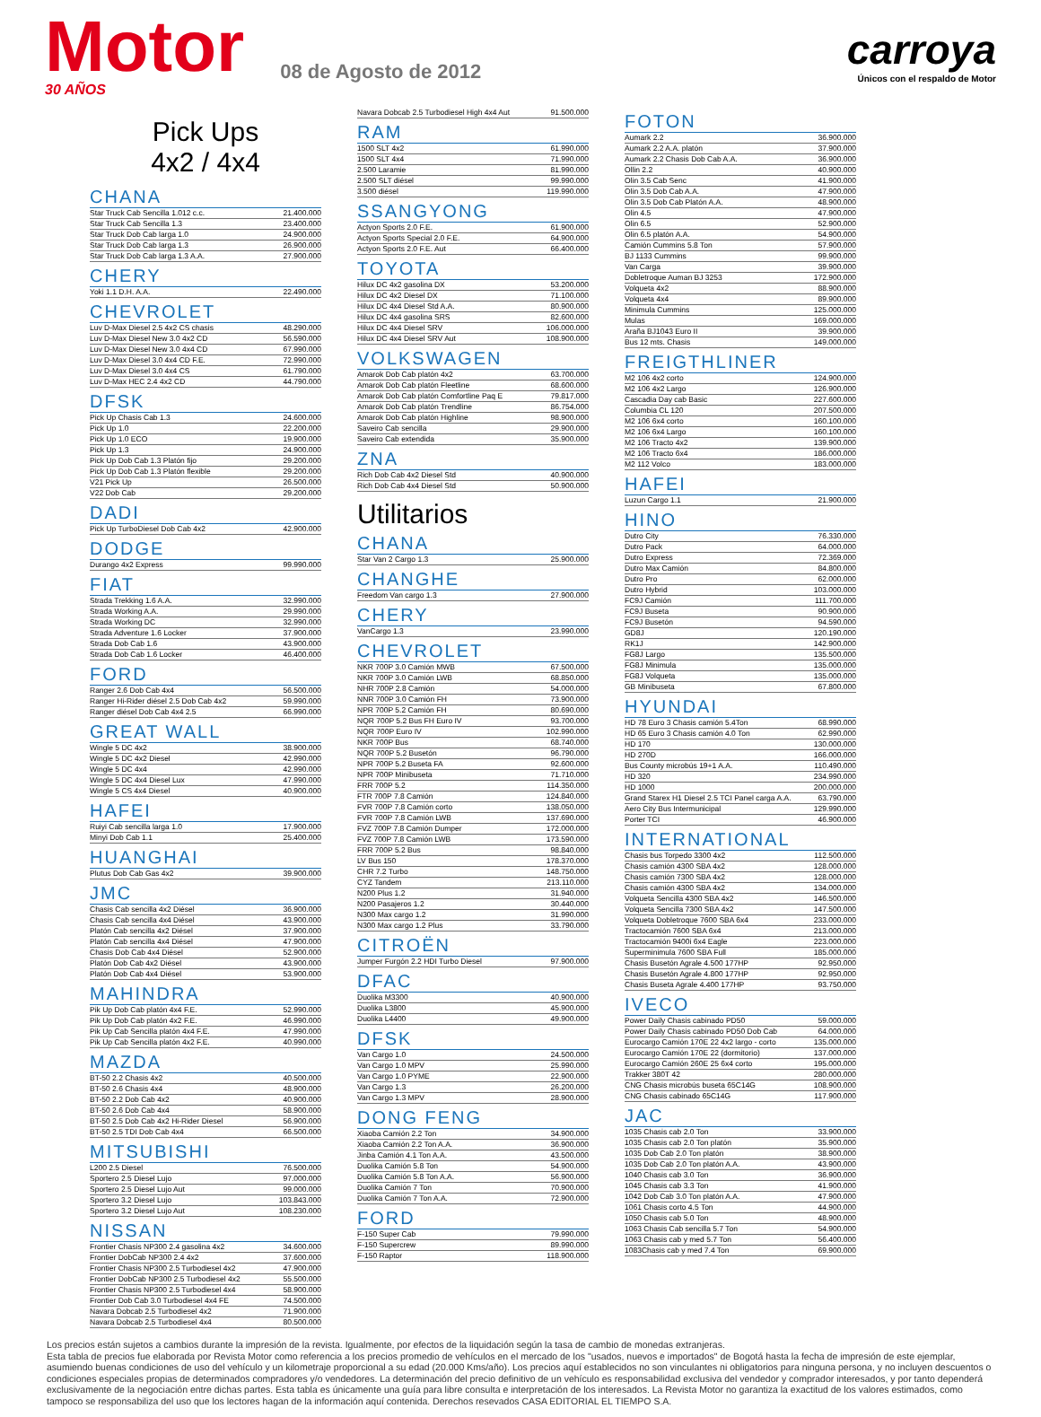Motor
30 AÑOS
08 de Agosto de 2012
carroya
Únicos con el respaldo de Motor
Pick Ups
4x2 / 4x4
CHANA
| Star Truck Cab Sencilla 1.012 c.c. | 21.400.000 |
| Star Truck Cab Sencilla 1.3 | 23.400.000 |
| Star Truck Dob Cab larga 1.0 | 24.900.000 |
| Star Truck Dob Cab larga 1.3 | 26.900.000 |
| Star Truck Dob Cab larga 1.3 A.A. | 27.900.000 |
CHERY
| Yoki 1.1 D.H. A.A. | 22.490.000 |
CHEVROLET
| Luv D-Max Diesel 2.5 4x2 CS chasis | 48.290.000 |
| Luv D-Max Diesel New 3.0 4x2 CD | 56.590.000 |
| Luv D-Max Diesel New 3.0 4x4 CD | 67.990.000 |
| Luv D-Max Diesel 3.0 4x4 CD F.E. | 72.990.000 |
| Luv D-Max Diesel 3.0 4x4 CS | 61.790.000 |
| Luv D-Max HEC 2.4 4x2 CD | 44.790.000 |
DFSK
| Pick Up Chasis Cab 1.3 | 24.600.000 |
| Pick Up 1.0 | 22.200.000 |
| Pick Up 1.0 ECO | 19.900.000 |
| Pick Up 1.3 | 24.900.000 |
| Pick Up Dob Cab 1.3 Platón fijo | 29.200.000 |
| Pick Up Dob Cab 1.3 Platón flexible | 29.200.000 |
| V21 Pick Up | 26.500.000 |
| V22 Dob Cab | 29.200.000 |
DADI
| Pick Up TurboDiesel Dob Cab 4x2 | 42.900.000 |
DODGE
| Durango 4x2 Express | 99.990.000 |
FIAT
| Strada Trekking 1.6 A.A. | 32.990.000 |
| Strada Working A.A. | 29.990.000 |
| Strada Working DC | 32.990.000 |
| Strada Adventure 1.6 Locker | 37.900.000 |
| Strada Dob Cab 1.6 | 43.900.000 |
| Strada Dob Cab 1.6 Locker | 46.400.000 |
FORD
| Ranger 2.6 Dob Cab 4x4 | 56.500.000 |
| Ranger Hi-Rider diésel 2.5 Dob Cab 4x2 | 59.990.000 |
| Ranger diésel Dob Cab 4x4 2.5 | 66.990.000 |
GREAT WALL
| Wingle 5 DC 4x2 | 38.900.000 |
| Wingle 5 DC 4x2 Diesel | 42.990.000 |
| Wingle 5 DC 4x4 | 42.990.000 |
| Wingle 5 DC 4x4 Diesel Lux | 47.990.000 |
| Wingle 5 CS 4x4 Diesel | 40.900.000 |
HAFEI
| Ruiyi Cab sencilla larga 1.0 | 17.900.000 |
| Minyi Dob Cab 1.1 | 25.400.000 |
HUANGHAI
| Plutus Dob Cab Gas 4x2 | 39.900.000 |
JMC
| Chasis Cab sencilla 4x2 Diésel | 36.900.000 |
| Chasis Cab sencilla 4x4 Diésel | 43.900.000 |
| Platón Cab sencilla 4x2 Diésel | 37.900.000 |
| Platón Cab sencilla 4x4 Diésel | 47.900.000 |
| Chasis Dob Cab 4x4 Diésel | 52.900.000 |
| Platón Dob Cab 4x2 Diésel | 43.900.000 |
| Platón Dob Cab 4x4 Diésel | 53.900.000 |
MAHINDRA
| Pik Up Dob Cab platón 4x4 F.E. | 52.990.000 |
| Pik Up Dob Cab platón 4x2 F.E. | 46.990.000 |
| Pik Up Cab Sencilla platón 4x4 F.E. | 47.990.000 |
| Pik Up Cab Sencilla platón 4x2 F.E. | 40.990.000 |
MAZDA
| BT-50 2.2 Chasis 4x2 | 40.500.000 |
| BT-50 2.6 Chasis 4x4 | 48.900.000 |
| BT-50 2.2 Dob Cab 4x2 | 40.900.000 |
| BT-50 2.6 Dob Cab 4x4 | 58.900.000 |
| BT-50 2.5 Dob Cab 4x2 Hi-Rider Diesel | 56.900.000 |
| BT-50 2.5 TDI Dob Cab 4x4 | 66.500.000 |
MITSUBISHI
| L200 2.5 Diesel | 76.500.000 |
| Sportero 2.5 Diesel Lujo | 97.000.000 |
| Sportero 2.5 Diesel Lujo Aut | 99.000.000 |
| Sportero 3.2 Diesel Lujo | 103.843.000 |
| Sportero 3.2 Diesel Lujo Aut | 108.230.000 |
NISSAN
| Frontier Chasis NP300 2.4 gasolina 4x2 | 34.600.000 |
| Frontier DobCab NP300 2.4 4x2 | 37.600.000 |
| Frontier Chasis NP300 2.5 Turbodiesel 4x2 | 47.900.000 |
| Frontier DobCab NP300 2.5 Turbodiesel 4x2 | 55.500.000 |
| Frontier Chasis NP300 2.5 Turbodiesel 4x4 | 58.900.000 |
| Frontier Dob Cab 3.0 Turbodiesel 4x4 FE | 74.500.000 |
| Navara Dobcab 2.5 Turbodiesel 4x2 | 71.900.000 |
| Navara Dobcab 2.5 Turbodiesel 4x4 | 80.500.000 |
| Navara Dobcab 2.5 Turbodiesel High 4x4 Aut | 91.500.000 |
RAM
| 1500 SLT 4x2 | 61.990.000 |
| 1500 SLT 4x4 | 71.990.000 |
| 2.500 Laramie | 81.990.000 |
| 2.500 SLT diésel | 99.990.000 |
| 3.500 diésel | 119.990.000 |
SSANGYONG
| Actyon Sports 2.0 F.E. | 61.900.000 |
| Actyon Sports Special 2.0 F.E. | 64.900.000 |
| Actyon Sports 2.0 F.E. Aut | 66.400.000 |
TOYOTA
| Hilux DC 4x2 gasolina DX | 53.200.000 |
| Hilux DC 4x2 Diesel DX | 71.100.000 |
| Hilux DC 4x4 Diesel Std A.A. | 80.900.000 |
| Hilux DC 4x4 gasolina SRS | 82.600.000 |
| Hilux DC 4x4 Diesel SRV | 106.000.000 |
| Hilux DC 4x4 Diesel SRV Aut | 108.900.000 |
VOLKSWAGEN
| Amarok Dob Cab platón 4x2 | 63.700.000 |
| Amarok Dob Cab platón Fleetline | 68.600.000 |
| Amarok Dob Cab platón Comfortline Paq E | 79.817.000 |
| Amarok Dob Cab platón Trendline | 86.754.000 |
| Amarok Dob Cab platón Highline | 98.900.000 |
| Saveiro Cab sencilla | 29.900.000 |
| Saveiro Cab extendida | 35.900.000 |
ZNA
| Rich Dob Cab 4x2 Diesel Std | 40.900.000 |
| Rich Dob Cab 4x4 Diesel Std | 50.900.000 |
Utilitarios
CHANA
| Star Van 2 Cargo 1.3 | 25.900.000 |
CHANGHE
| Freedom Van cargo 1.3 | 27.900.000 |
CHERY
| VanCargo 1.3 | 23.990.000 |
CHEVROLET
| NKR 700P 3.0 Camión MWB | 67.500.000 |
| NKR 700P 3.0 Camión LWB | 68.850.000 |
| NHR 700P 2.8 Camión | 54.000.000 |
| NNR 700P 3.0 Camión FH | 73.900.000 |
| NPR 700P 5.2 Camión FH | 80.690.000 |
| NQR 700P 5.2 Bus FH Euro IV | 93.700.000 |
| NQR 700P Euro IV | 102.990.000 |
| NKR 700P Bus | 68.740.000 |
| NQR 700P 5.2 Busetón | 96.790.000 |
| NPR 700P 5.2 Buseta FA | 92.600.000 |
| NPR 700P Minibuseta | 71.710.000 |
| FRR 700P 5.2 | 114.350.000 |
| FTR 700P 7.8 Camión | 124.840.000 |
| FVR 700P 7.8 Camión corto | 138.050.000 |
| FVR 700P 7.8 Camión LWB | 137.690.000 |
| FVZ 700P 7.8 Camión Dumper | 172.000.000 |
| FVZ 700P 7.8 Camión LWB | 173.590.000 |
| FRR 700P 5.2 Bus | 98.840.000 |
| LV Bus 150 | 178.370.000 |
| CHR 7.2 Turbo | 148.750.000 |
| CYZ Tandem | 213.110.000 |
| N200 Plus 1.2 | 31.940.000 |
| N200 Pasajeros 1.2 | 30.440.000 |
| N300 Max cargo 1.2 | 31.990.000 |
| N300 Max cargo 1.2 Plus | 33.790.000 |
CITROËN
| Jumper Furgón 2.2 HDI Turbo Diesel | 97.900.000 |
DFAC
| Duolika M3300 | 40.900.000 |
| Duolika L3800 | 45.900.000 |
| Duolika L4400 | 49.900.000 |
DFSK
| Van Cargo 1.0 | 24.500.000 |
| Van Cargo 1.0 MPV | 25.990.000 |
| Van Cargo 1.0 PYME | 22.900.000 |
| Van Cargo 1.3 | 26.200.000 |
| Van Cargo 1.3 MPV | 28.900.000 |
DONG FENG
| Xiaoba Camión 2.2 Ton | 34.900.000 |
| Xiaoba Camión 2.2 Ton A.A. | 36.900.000 |
| Jinba Camión 4.1 Ton A.A. | 43.500.000 |
| Duolika Camión 5.8 Ton | 54.900.000 |
| Duolika Camión 5.8 Ton A.A. | 56.900.000 |
| Duolika Camión 7 Ton | 70.900.000 |
| Duolika Camión 7 Ton A.A. | 72.900.000 |
FORD
| F-150 Super Cab | 79.990.000 |
| F-150 Supercrew | 89.990.000 |
| F-150 Raptor | 118.900.000 |
FOTON
| Aumark 2.2 | 36.900.000 |
| Aumark 2.2 A.A. platón | 37.900.000 |
| Aumark 2.2 Chasis Dob Cab A.A. | 36.900.000 |
| Ollin 2.2 | 40.900.000 |
| Olin 3.5 Cab Senc | 41.900.000 |
| Olin 3.5 Dob Cab A.A. | 47.900.000 |
| Olin 3.5 Dob Cab Platón A.A. | 48.900.000 |
| Olin 4.5 | 47.900.000 |
| Olin 6.5 | 52.900.000 |
| Olin 6.5 platón A.A. | 54.900.000 |
| Camión Cummins 5.8 Ton | 57.900.000 |
| BJ 1133 Cummins | 99.900.000 |
| Van Carga | 39.900.000 |
| Dobletroque Auman BJ 3253 | 172.900.000 |
| Volqueta 4x2 | 88.900.000 |
| Volqueta 4x4 | 89.900.000 |
| Minimula Cummins | 125.000.000 |
| Mulas | 169.000.000 |
| Araña BJ1043 Euro II | 39.900.000 |
| Bus 12 mts. Chasis | 149.000.000 |
FREIGTHLINER
| M2 106 4x2 corto | 124.900.000 |
| M2 106 4x2 Largo | 126.900.000 |
| Cascadia Day cab Basic | 227.600.000 |
| Columbia CL 120 | 207.500.000 |
| M2 106 6x4 corto | 160.100.000 |
| M2 106 6x4 Largo | 160.100.000 |
| M2 106 Tracto 4x2 | 139.900.000 |
| M2 106 Tracto 6x4 | 186.000.000 |
| M2 112 Volco | 183.000.000 |
HAFEI
| Luzun Cargo 1.1 | 21.900.000 |
HINO
| Dutro City | 76.330.000 |
| Dutro Pack | 64.000.000 |
| Dutro Express | 72.369.000 |
| Dutro Max Camión | 84.800.000 |
| Dutro Pro | 62.000.000 |
| Dutro Hybrid | 103.000.000 |
| FC9J Camión | 111.700.000 |
| FC9J Buseta | 90.900.000 |
| FC9J Busetón | 94.590.000 |
| GD8J | 120.190.000 |
| RK1J | 142.900.000 |
| FG8J Largo | 135.500.000 |
| FG8J Minimula | 135.000.000 |
| FG8J Volqueta | 135.000.000 |
| GB Minibuseta | 67.800.000 |
HYUNDAI
| HD 78 Euro 3 Chasis camión 5.4Ton | 68.990.000 |
| HD 65 Euro 3 Chasis camión 4.0 Ton | 62.990.000 |
| HD 170 | 130.000.000 |
| HD 270D | 166.000.000 |
| Bus County microbús 19+1 A.A. | 110.490.000 |
| HD 320 | 234.990.000 |
| HD 1000 | 200.000.000 |
| Grand Starex H1 Diesel 2.5 TCI Panel carga A.A. | 63.790.000 |
| Aero City Bus Intermunicipal | 129.990.000 |
| Porter TCI | 46.900.000 |
INTERNATIONAL
| Chasis bus Torpedo 3300 4x2 | 112.500.000 |
| Chasis camión 4300 SBA 4x2 | 128.000.000 |
| Chasis camión 7300 SBA 4x2 | 128.000.000 |
| Chasis camión 4300 SBA 4x2 | 134.000.000 |
| Volqueta Sencilla 4300 SBA 4x2 | 146.500.000 |
| Volqueta Sencilla 7300 SBA 4x2 | 147.500.000 |
| Volqueta Dobletroque 7600 SBA 6x4 | 233.000.000 |
| Tractocamión 7600 SBA 6x4 | 213.000.000 |
| Tractocamión 9400i 6x4 Eagle | 223.000.000 |
| Superminimula 7600 SBA Full | 185.000.000 |
| Chasis Busetón Agrale 4.500 177HP | 92.950.000 |
| Chasis Busetón Agrale 4.800 177HP | 92.950.000 |
| Chasis Buseta Agrale 4.400 177HP | 93.750.000 |
IVECO
| Power Daily Chasis cabinado PD50 | 59.000.000 |
| Power Daily Chasis cabinado PD50 Dob Cab | 64.000.000 |
| Eurocargo Camión 170E 22 4x2 largo - corto | 135.000.000 |
| Eurocargo Camión 170E 22 (dormitorio) | 137.000.000 |
| Eurocargo Camión 260E 25 6x4 corto | 195.000.000 |
| Trakker 380T 42 | 280.000.000 |
| CNG Chasis microbús buseta 65C14G | 108.900.000 |
| CNG Chasis cabinado 65C14G | 117.900.000 |
JAC
| 1035 Chasis cab 2.0 Ton | 33.900.000 |
| 1035 Chasis cab 2.0 Ton platón | 35.900.000 |
| 1035 Dob Cab 2.0 Ton platón | 38.900.000 |
| 1035 Dob Cab 2.0 Ton platón A.A. | 43.900.000 |
| 1040 Chasis cab 3.0 Ton | 36.900.000 |
| 1045 Chasis cab 3.3 Ton | 41.900.000 |
| 1042 Dob Cab 3.0 Ton platón A.A. | 47.900.000 |
| 1061 Chasis corto 4.5 Ton | 44.900.000 |
| 1050 Chasis cab 5.0 Ton | 48.900.000 |
| 1063 Chasis Cab sencilla 5.7 Ton | 54.900.000 |
| 1063 Chasis cab y med 5.7 Ton | 56.400.000 |
| 1083Chasis cab y med 7.4 Ton | 69.900.000 |
Los precios están sujetos a cambios durante la impresión de la revista. Igualmente, por efectos de la liquidación según la tasa de cambio de monedas extranjeras.
Esta tabla de precios fue elaborada por Revista Motor como referencia a los precios promedio de vehículos en el mercado de los "usados, nuevos e importados" de Bogotá hasta la fecha de impresión de este ejemplar, asumiendo buenas condiciones de uso del vehículo y un kilometraje proporcional a su edad (20.000 Kms/año). Los precios aquí establecidos no son vinculantes ni obligatorios para ninguna persona, y no incluyen descuentos o condiciones especiales propias de determinados compradores y/o vendedores. La determinación del precio definitivo de un vehículo es responsabilidad exclusiva del vendedor y comprador interesados, y por tanto dependerá exclusivamente de la negociación entre dichas partes. Esta tabla es únicamente una guía para libre consulta e interpretación de los interesados. La Revista Motor no garantiza la exactitud de los valores estimados, como tampoco se responsabiliza del uso que los lectores hagan de la información aquí contenida. Derechos resevados CASA EDITORIAL EL TIEMPO S.A.